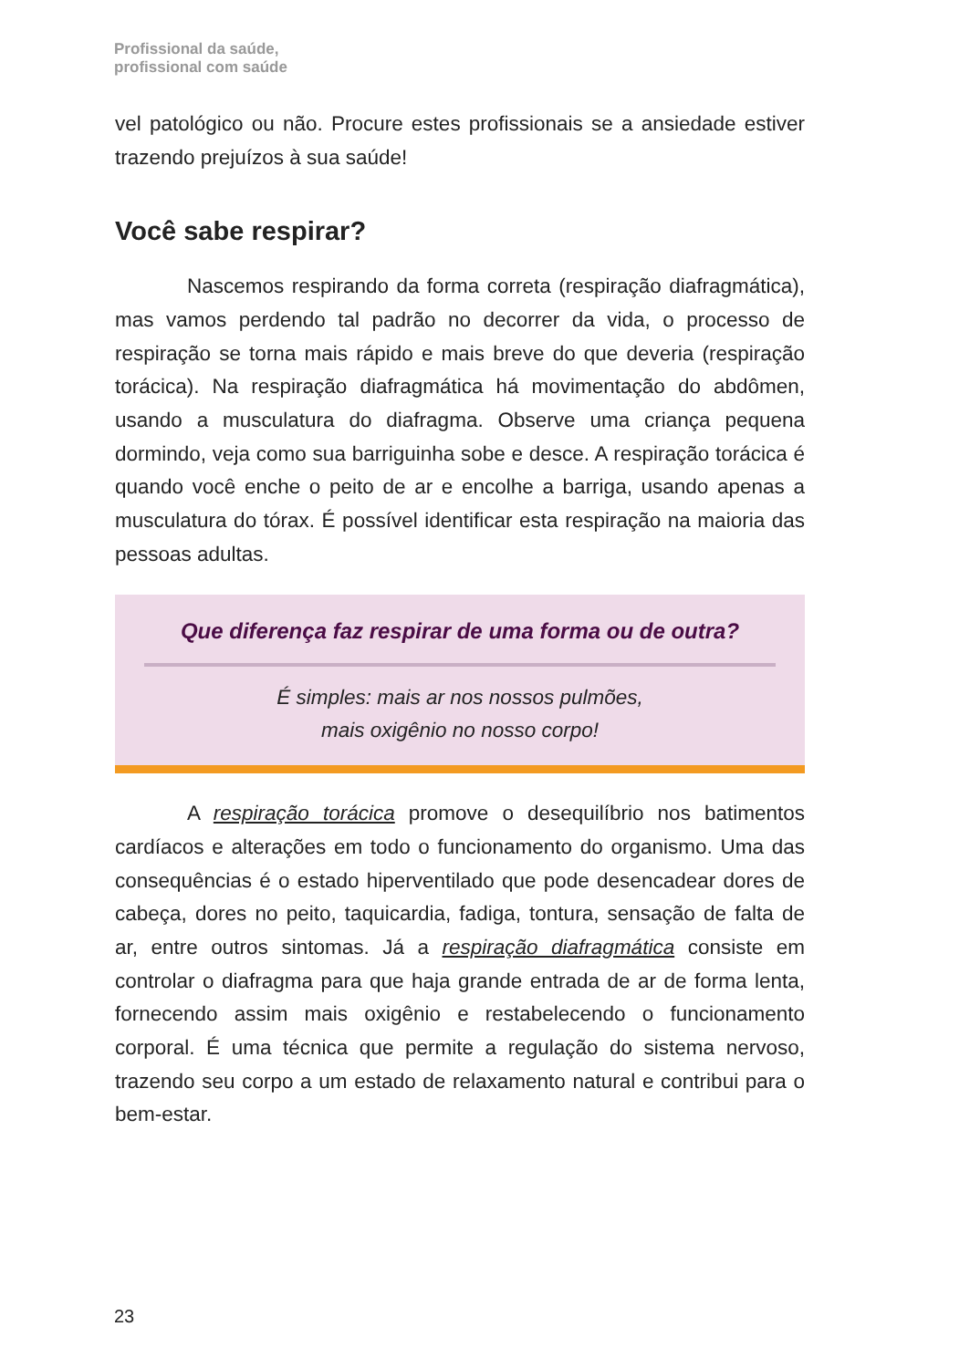Profissional da saúde,
profissional com saúde
vel patológico ou não. Procure estes profissionais se a ansiedade estiver trazendo prejuízos à sua saúde!
Você sabe respirar?
Nascemos respirando da forma correta (respiração diafragmática), mas vamos perdendo tal padrão no decorrer da vida, o processo de respiração se torna mais rápido e mais breve do que deveria (respiração torácica). Na respiração diafragmática há movimentação do abdômen, usando a musculatura do diafragma. Observe uma criança pequena dormindo, veja como sua barriguinha sobe e desce. A respiração torácica é quando você enche o peito de ar e encolhe a barriga, usando apenas a musculatura do tórax. É possível identificar esta respiração na maioria das pessoas adultas.
Que diferença faz respirar de uma forma ou de outra?
É simples: mais ar nos nossos pulmões,
mais oxigênio no nosso corpo!
A respiração torácica promove o desequilíbrio nos batimentos cardíacos e alterações em todo o funcionamento do organismo. Uma das consequências é o estado hiperventilado que pode desencadear dores de cabeça, dores no peito, taquicardia, fadiga, tontura, sensação de falta de ar, entre outros sintomas. Já a respiração diafragmática consiste em controlar o diafragma para que haja grande entrada de ar de forma lenta, fornecendo assim mais oxigênio e restabelecendo o funcionamento corporal. É uma técnica que permite a regulação do sistema nervoso, trazendo seu corpo a um estado de relaxamento natural e contribui para o bem-estar.
23